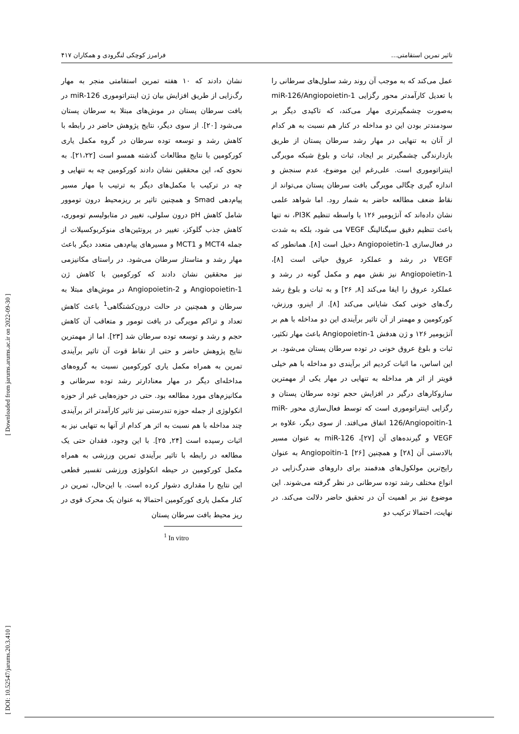[ DOI: 10.52547/jarums.20.3.410 ] [ Downloaded from jarums.arums.ac.ir on 2022-09-30 ]
تاثیر تمرین استقامتی... فرامرز کوچکی لنگرودی و همکاران ۴۱۷
نشان دادند که ۱۰ هفته تمرین استقامتی منجر به مهار رگ‌زایی از طریق افزایش بیان ژن اینتراتوموری miR-126 در بافت سرطان پستان در موش‌های مبتلا به سرطان پستان می‌شود [۲۰]. از سوی دیگر، نتایج پژوهش حاضر در رابطه با کاهش رشد و توسعه توده سرطان در گروه مکمل یاری کورکومین با نتایج مطالعات گذشته همسو است [۲۱،۲۲]. به نحوی که، این محققین نشان دادند کورکومین چه به تنهایی و چه در ترکیب با مکمل‌های دیگر به ترتیب با مهار مسیر پیام‌دهی Smad و همچنین تاثیر بر ریزمحیط درون توموور شامل کاهش pH درون سلولی، تغییر در متابولیسم توموری، کاهش جذب گلوکز، تغییر در پروتئین‌های منوکربوکسیلات از جمله MCT4 و MCT1 و مسیرهای پیام‌دهی متعدد دیگر باعث مهار رشد و متاستاز سرطان می‌شود. در راستای مکانیزمی نیز محققین نشان دادند که کورکومین با کاهش ژن Angiopoietin-1 و Angiopoietin-2 در موش‌های مبتلا به سرطان و همچنین در حالت درون‌کشتگاهی<sup>1</sup> باعث کاهش تعداد و تراکم مویرگی در بافت تومور و متعاقب آن کاهش حجم و رشد و توسعه توده سرطان شد [۲۳]. اما از مهمترین نتایج پژوهش حاضر و حتی از نقاط قوت آن تاثیر برآیندی تمرین به همراه مکمل یاری کورکومین نسبت به گروه‌های مداخله‌ای دیگر در مهار معنادارتر رشد توده سرطانی و مکانیزم‌های مورد مطالعه بود. حتی در حوزه‌هایی غیر از حوزه انکولوژی از جمله حوزه تندرستی نیز تاثیر کارآمدتر اثر برآیندی چند مداخله با هم نسبت به اثر هر کدام از آنها به تنهایی نیز به اثبات رسیده است [۲۴, ۲۵]. با این وجود، فقدان حتی یک مطالعه در رابطه با تاثیر برآیندی تمرین ورزشی به همراه مکمل کورکومین در حیطه انکولوژی ورزشی تفسیر قطعی این نتایج را مقداری دشوار کرده است. با این‌حال، تمرین در کنار مکمل یاری کورکومین احتمالا به عنوان یک محرک قوی در ریز محیط بافت سرطان پستان
<sup>1</sup> In vitro
عمل می‌کند که به موجب آن روند رشد سلول‌های سرطانی را با تعدیل کارآمدتر محور رگزایی miR-126/Angiopoietin-1 به‌صورت چشمگیرتری مهار می‌کند، که تاکیدی دیگر بر سودمندتر بودن این دو مداخله در کنار هم نسبت به هر کدام از آنان به تنهایی در مهار رشد سرطان پستان از طریق بازدارندگی چشمگیرتر بر ایجاد، ثبات و بلوغ شبکه مویرگی اینتراتوموری است. علی‌رغم این موضوع، عدم سنجش و اندازه گیری چگالی مویرگی بافت سرطان پستان می‌تواند از نقاط ضعف مطالعه حاضر به شمار رود. اما شواهد علمی نشان داده‌اند که آنژیومیر ۱۲۶ با واسطه تنظیم PI3K، نه تنها باعث تنظیم دقیق سیگنالینگ VEGF می شود، بلکه به شدت در فعال‌سازی Angiopoietin-1 دخیل است [۸]. همانطور که VEGF در رشد و عملکرد عروق حیاتی است [۸]، Angiopoietin-1 نیز نقش مهم و مکمل گونه در رشد و عملکرد عروق را ایفا می‌کند [۸, ۲۶] و به ثبات و بلوغ رشد رگ‌های خونی کمک شایانی می‌کند [۸]. از اینرو، ورزش، کورکومین و مهمتر از آن تاثیر برآیندی این دو مداخله با هم بر آنژیومیر ۱۲۶ و ژن هدفش Angiopoietin-1 باعث مهار تکثیر، ثبات و بلوغ عروق خونی در توده سرطان پستان می‌شود. بر این اساس، ما اثبات کردیم اثر برآیندی دو مداخله با هم خیلی قویتر از اثر هر مداخله به تنهایی در مهار یکی از مهمترین سازوکارهای درگیر در افزایش حجم توده سرطان پستان و رگزایی اینتراتوموری است که توسط فعال‌سازی محور miR-126/Angiopoitin-1 اتفاق می‌افتد. از سوی دیگر، علاوه بر VEGF و گیرنده‌های آن [۲۷]، miR-126 به عنوان مسیر بالادستی آن [۲۸] و همچنین Angiopoitin-1 [۲۶] به عنوان رایج‌ترین مولکول‌های هدفمند برای داروهای ضدرگ‌زایی در انواع مختلف رشد توده سرطانی در نظر گرفته می‌شوند. این موضوع نیز بر اهمیت آن در تحقیق حاضر دلالت می‌کند. در نهایت، احتمالا ترکیب دو